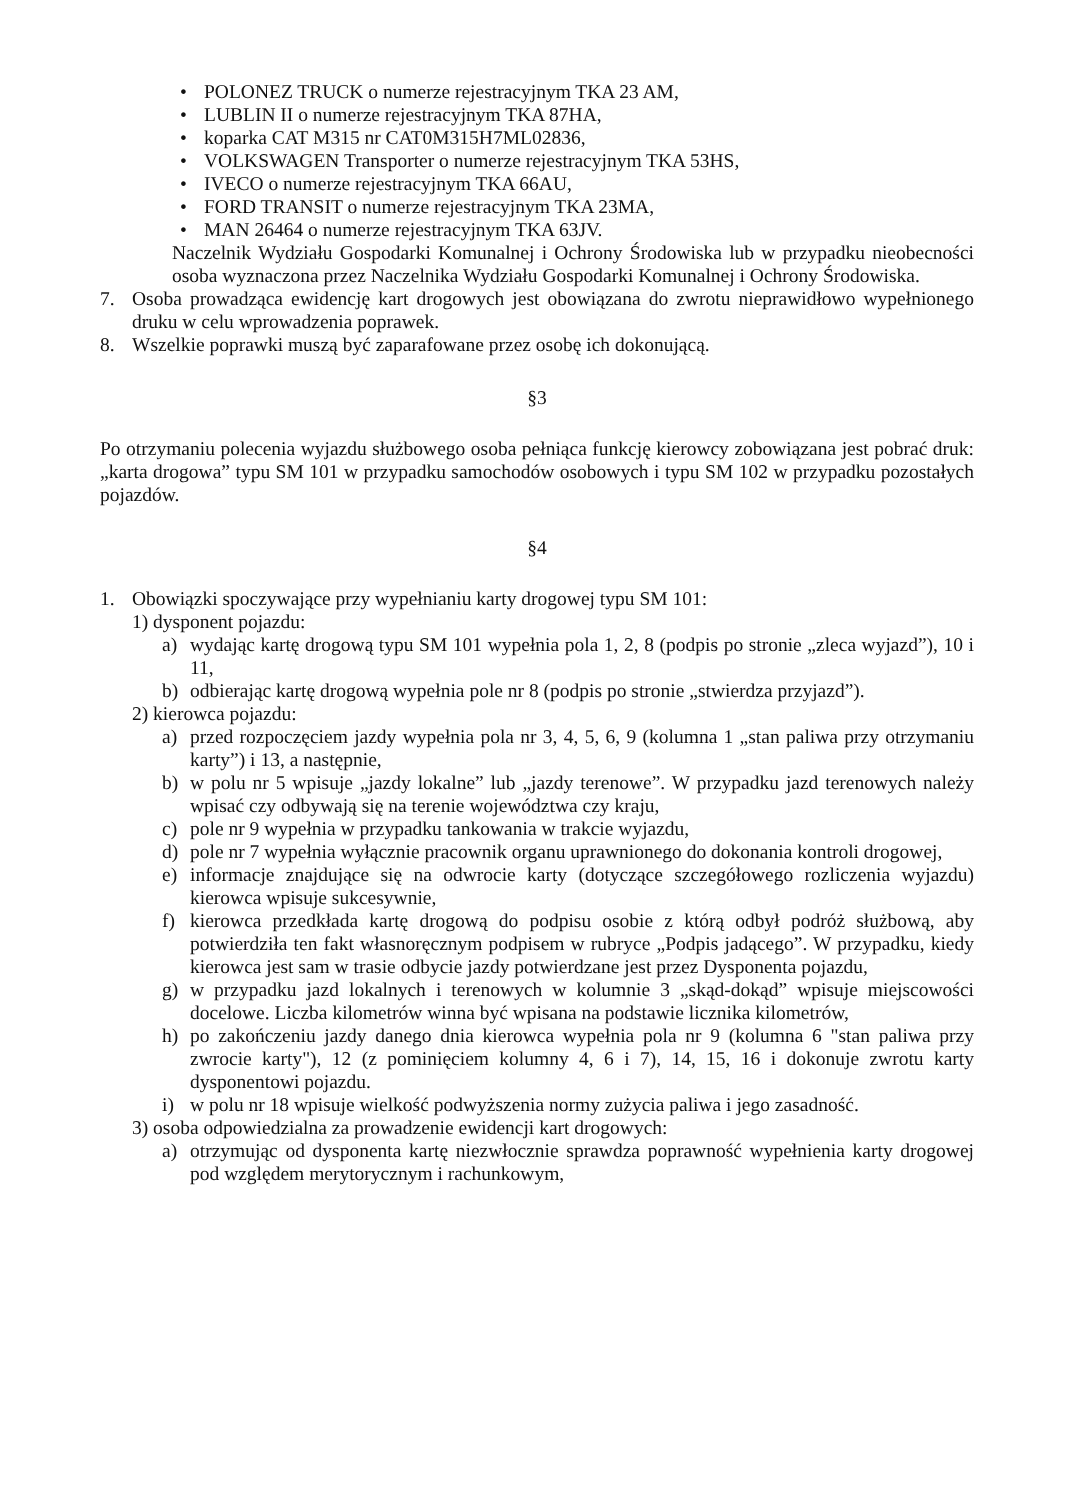• POLONEZ TRUCK o numerze rejestracyjnym TKA 23 AM,
• LUBLIN II o numerze rejestracyjnym TKA 87HA,
• koparka CAT M315 nr CAT0M315H7ML02836,
• VOLKSWAGEN Transporter o numerze rejestracyjnym TKA 53HS,
• IVECO o numerze rejestracyjnym TKA 66AU,
• FORD TRANSIT o numerze rejestracyjnym TKA 23MA,
• MAN 26464 o numerze rejestracyjnym TKA 63JV.
Naczelnik Wydziału Gospodarki Komunalnej i Ochrony Środowiska lub w przypadku nieobecności osoba wyznaczona przez Naczelnika Wydziału Gospodarki Komunalnej i Ochrony Środowiska.
7. Osoba prowadząca ewidencję kart drogowych jest obowiązana do zwrotu nieprawidłowo wypełnionego druku w celu wprowadzenia poprawek.
8. Wszelkie poprawki muszą być zaparafowane przez osobę ich dokonującą.
§3
Po otrzymaniu polecenia wyjazdu służbowego osoba pełniąca funkcję kierowcy zobowiązana jest pobrać druk: „karta drogowa” typu SM 101 w przypadku samochodów osobowych i typu SM 102 w przypadku pozostałych pojazdów.
§4
1. Obowiązki spoczywające przy wypełnianiu karty drogowej typu SM 101:
1) dysponent pojazdu:
a) wydając kartę drogową typu SM 101 wypełnia pola 1, 2, 8 (podpis po stronie „zleca wyjazd”), 10 i 11,
b) odbierając kartę drogową wypełnia pole nr 8 (podpis po stronie „stwierdza przyjazd”).
2) kierowca pojazdu:
a) przed rozpoczęciem jazdy wypełnia pola nr 3, 4, 5, 6, 9 (kolumna 1 „stan paliwa przy otrzymaniu karty”) i 13, a następnie,
b) w polu nr 5 wpisuje „jazdy lokalne” lub „jazdy terenowe”. W przypadku jazd terenowych należy wpisać czy odbywają się na terenie województwa czy kraju,
c) pole nr 9 wypełnia w przypadku tankowania w trakcie wyjazdu,
d) pole nr 7 wypełnia wyłącznie pracownik organu uprawnionego do dokonania kontroli drogowej,
e) informacje znajdujące się na odwrocie karty (dotyczące szczegółowego rozliczenia wyjazdu) kierowca wpisuje sukcesywnie,
f) kierowca przedkłada kartę drogową do podpisu osobie z którą odbył podróż służbową, aby potwierdziła ten fakt własnoręcznym podpisem w rubryce „Podpis jadącego”. W przypadku, kiedy kierowca jest sam w trasie odbycie jazdy potwierdzane jest przez Dysponenta pojazdu,
g) w przypadku jazd lokalnych i terenowych w kolumnie 3 „skąd-dokąd” wpisuje miejscowości docelowe. Liczba kilometrów winna być wpisana na podstawie licznika kilometrów,
h) po zakończeniu jazdy danego dnia kierowca wypełnia pola nr 9 (kolumna 6 "stan paliwa przy zwrocie karty"), 12 (z pominięciem kolumny 4, 6 i 7), 14, 15, 16 i dokonuje zwrotu karty dysponentowi pojazdu.
i) w polu nr 18 wpisuje wielkość podwyższenia normy zużycia paliwa i jego zasadność.
3) osoba odpowiedzialna za prowadzenie ewidencji kart drogowych:
a) otrzymując od dysponenta kartę niezwłocznie sprawdza poprawność wypełnienia karty drogowej pod względem merytorycznym i rachunkowym,